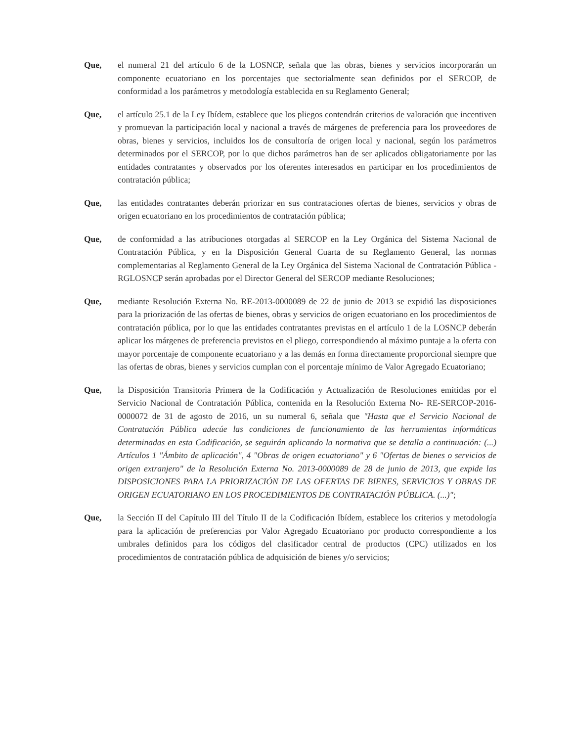Que, el numeral 21 del artículo 6 de la LOSNCP, señala que las obras, bienes y servicios incorporarán un componente ecuatoriano en los porcentajes que sectorialmente sean definidos por el SERCOP, de conformidad a los parámetros y metodología establecida en su Reglamento General;
Que, el artículo 25.1 de la Ley Ibídem, establece que los pliegos contendrán criterios de valoración que incentiven y promuevan la participación local y nacional a través de márgenes de preferencia para los proveedores de obras, bienes y servicios, incluidos los de consultoría de origen local y nacional, según los parámetros determinados por el SERCOP, por lo que dichos parámetros han de ser aplicados obligatoriamente por las entidades contratantes y observados por los oferentes interesados en participar en los procedimientos de contratación pública;
Que, las entidades contratantes deberán priorizar en sus contrataciones ofertas de bienes, servicios y obras de origen ecuatoriano en los procedimientos de contratación pública;
Que, de conformidad a las atribuciones otorgadas al SERCOP en la Ley Orgánica del Sistema Nacional de Contratación Pública, y en la Disposición General Cuarta de su Reglamento General, las normas complementarias al Reglamento General de la Ley Orgánica del Sistema Nacional de Contratación Pública - RGLOSNCP serán aprobadas por el Director General del SERCOP mediante Resoluciones;
Que, mediante Resolución Externa No. RE-2013-0000089 de 22 de junio de 2013 se expidió las disposiciones para la priorización de las ofertas de bienes, obras y servicios de origen ecuatoriano en los procedimientos de contratación pública, por lo que las entidades contratantes previstas en el artículo 1 de la LOSNCP deberán aplicar los márgenes de preferencia previstos en el pliego, correspondiendo al máximo puntaje a la oferta con mayor porcentaje de componente ecuatoriano y a las demás en forma directamente proporcional siempre que las ofertas de obras, bienes y servicios cumplan con el porcentaje mínimo de Valor Agregado Ecuatoriano;
Que, la Disposición Transitoria Primera de la Codificación y Actualización de Resoluciones emitidas por el Servicio Nacional de Contratación Pública, contenida en la Resolución Externa No- RE-SERCOP-2016-0000072 de 31 de agosto de 2016, un su numeral 6, señala que "Hasta que el Servicio Nacional de Contratación Pública adecúe las condiciones de funcionamiento de las herramientas informáticas determinadas en esta Codificación, se seguirán aplicando la normativa que se detalla a continuación: (...) Artículos 1 "Ámbito de aplicación", 4 "Obras de origen ecuatoriano" y 6 "Ofertas de bienes o servicios de origen extranjero" de la Resolución Externa No. 2013-0000089 de 28 de junio de 2013, que expide las DISPOSICIONES PARA LA PRIORIZACIÓN DE LAS OFERTAS DE BIENES, SERVICIOS Y OBRAS DE ORIGEN ECUATORIANO EN LOS PROCEDIMIENTOS DE CONTRATACIÓN PÚBLICA. (...)";
Que, la Sección II del Capítulo III del Título II de la Codificación Ibídem, establece los criterios y metodología para la aplicación de preferencias por Valor Agregado Ecuatoriano por producto correspondiente a los umbrales definidos para los códigos del clasificador central de productos (CPC) utilizados en los procedimientos de contratación pública de adquisición de bienes y/o servicios;